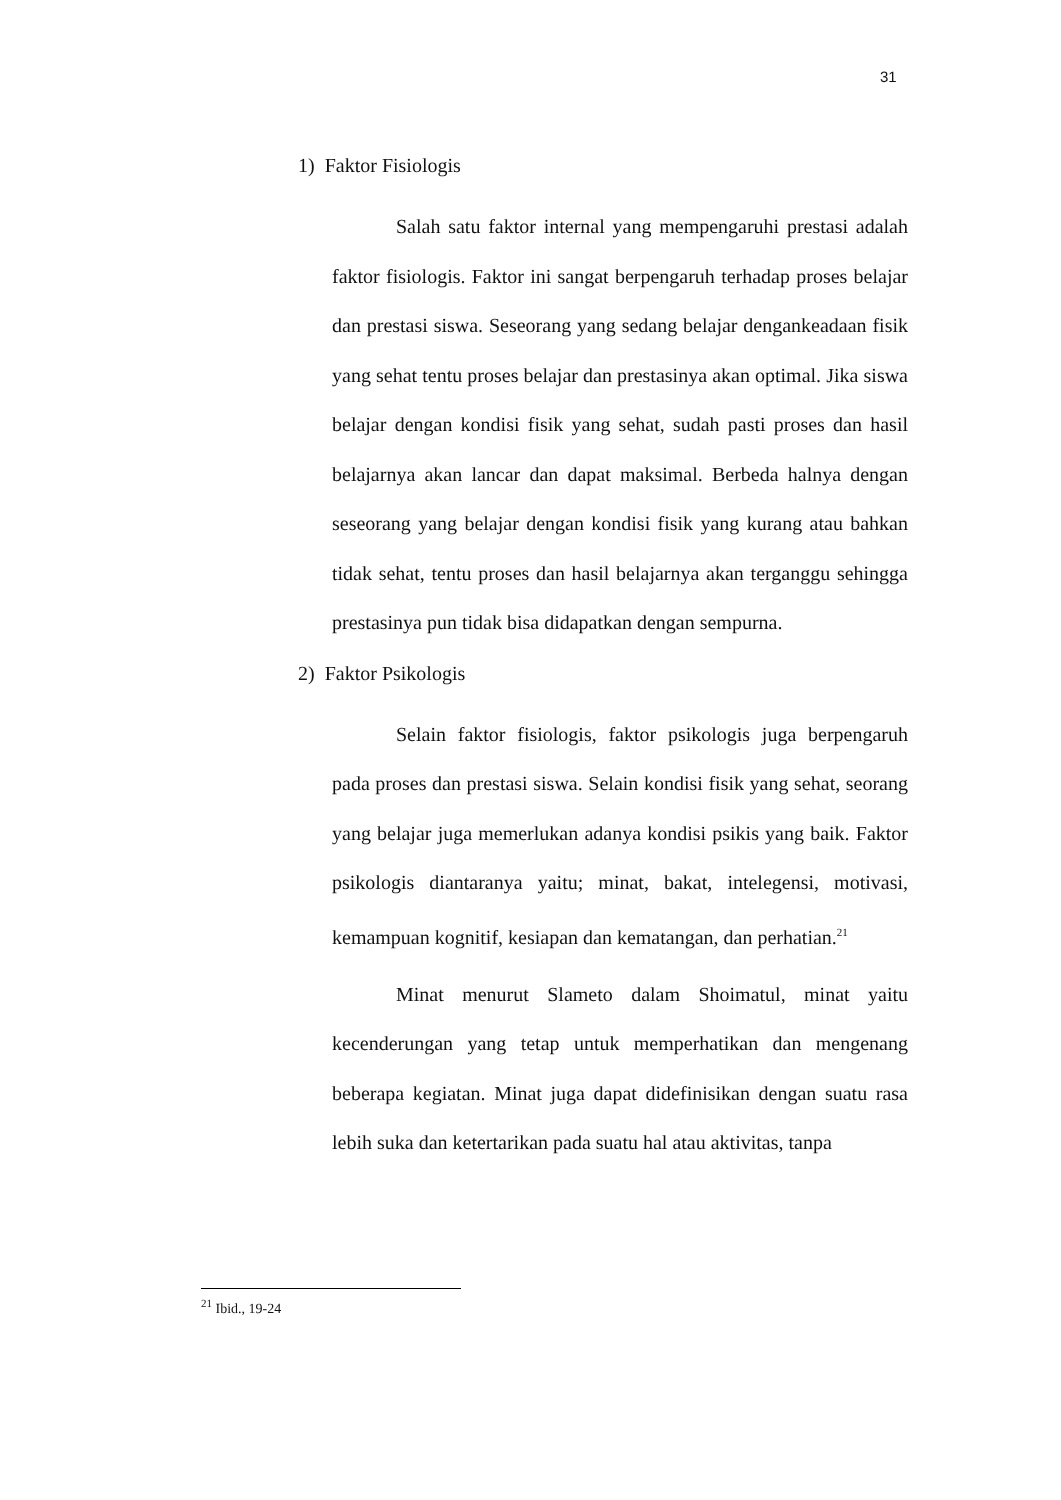31
1) Faktor Fisiologis
Salah satu faktor internal yang mempengaruhi prestasi adalah faktor fisiologis. Faktor ini sangat berpengaruh terhadap proses belajar dan prestasi siswa. Seseorang yang sedang belajar dengankeadaan fisik yang sehat tentu proses belajar dan prestasinya akan optimal. Jika siswa belajar dengan kondisi fisik yang sehat, sudah pasti proses dan hasil belajarnya akan lancar dan dapat maksimal. Berbeda halnya dengan seseorang yang belajar dengan kondisi fisik yang kurang atau bahkan tidak sehat, tentu proses dan hasil belajarnya akan terganggu sehingga prestasinya pun tidak bisa didapatkan dengan sempurna.
2) Faktor Psikologis
Selain faktor fisiologis, faktor psikologis juga berpengaruh pada proses dan prestasi siswa. Selain kondisi fisik yang sehat, seorang yang belajar juga memerlukan adanya kondisi psikis yang baik. Faktor psikologis diantaranya yaitu; minat, bakat, intelegensi, motivasi, kemampuan kognitif, kesiapan dan kematangan, dan perhatian.<sup>21</sup>
Minat menurut Slameto dalam Shoimatul, minat yaitu kecenderungan yang tetap untuk memperhatikan dan mengenang beberapa kegiatan. Minat juga dapat didefinisikan dengan suatu rasa lebih suka dan ketertarikan pada suatu hal atau aktivitas, tanpa
<sup>21</sup> Ibid., 19-24